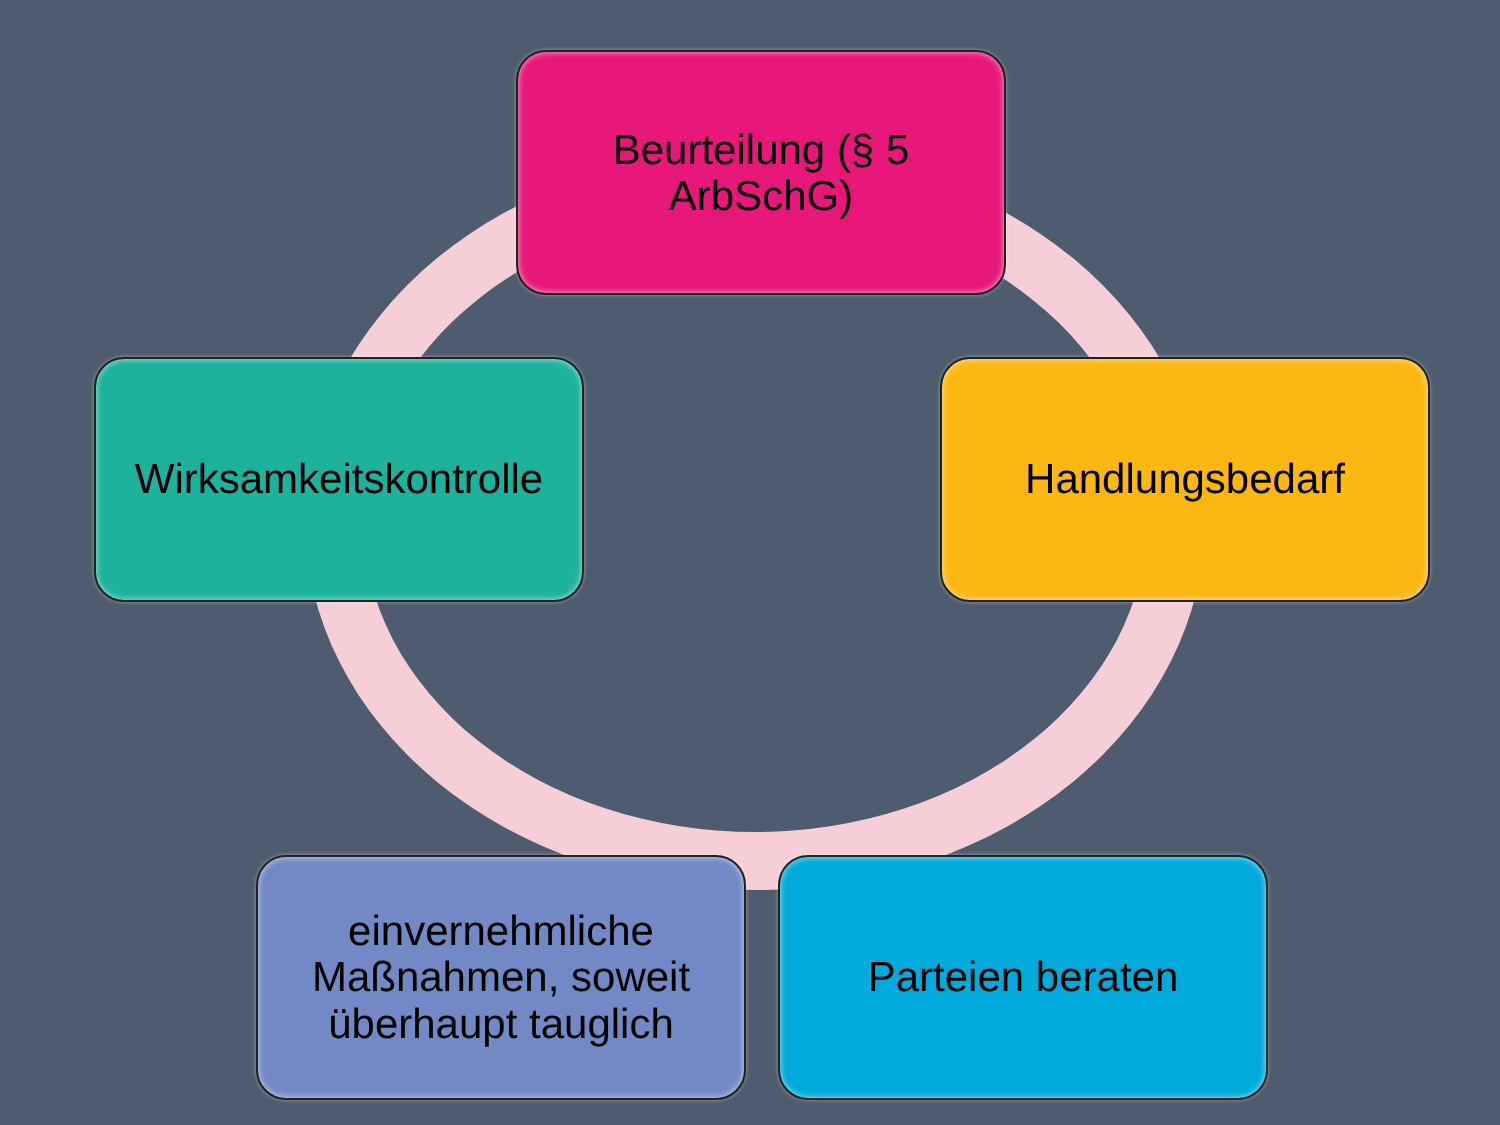Beurteilung (§ 5 ArbSchG)
Handlungsbedarf
Parteien beraten
einvernehmliche Maßnahmen, soweit überhaupt tauglich
Wirksamkeitskontrolle